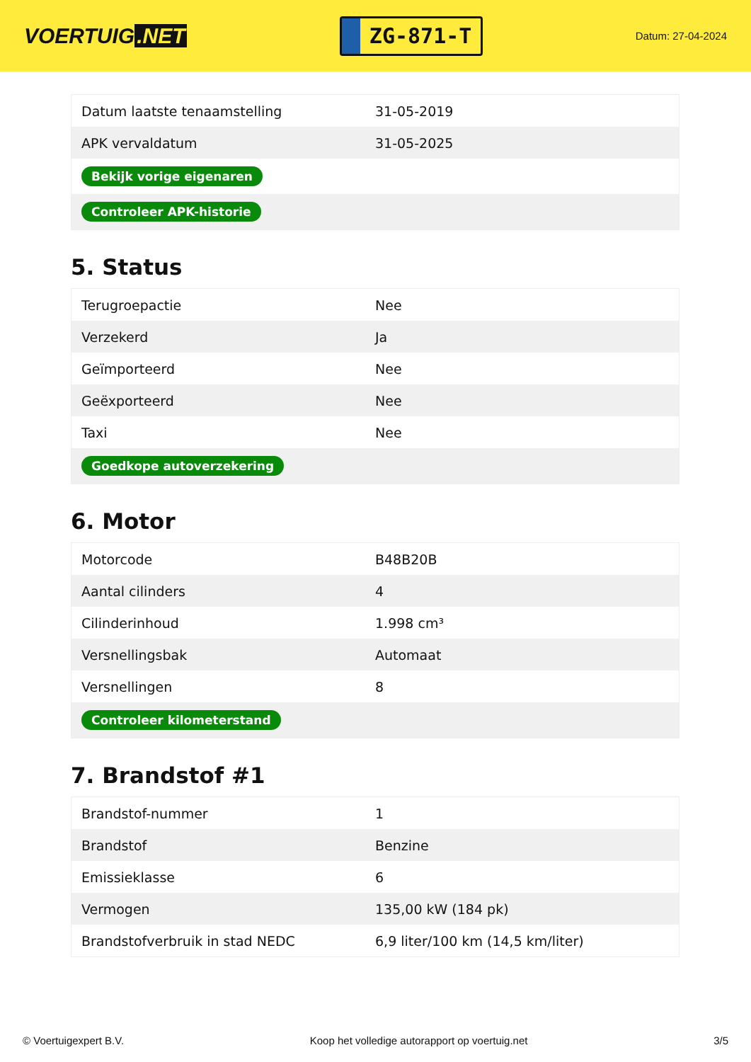VOERTUIG.NET
ZG-871-T
Datum: 27-04-2024
| Datum laatste tenaamstelling | 31-05-2019 |
| APK vervaldatum | 31-05-2025 |
| Bekijk vorige eigenaren | |
| Controleer APK-historie | |
5. Status
| Terugroepactie | Nee |
| Verzekerd | Ja |
| Geïmporteerd | Nee |
| Geëxporteerd | Nee |
| Taxi | Nee |
| Goedkope autoverzekering | |
6. Motor
| Motorcode | B48B20B |
| Aantal cilinders | 4 |
| Cilinderinhoud | 1.998 cm³ |
| Versnellingsbak | Automaat |
| Versnellingen | 8 |
| Controleer kilometerstand | |
7. Brandstof #1
| Brandstof-nummer | 1 |
| Brandstof | Benzine |
| Emissieklasse | 6 |
| Vermogen | 135,00 kW (184 pk) |
| Brandstofverbruik in stad NEDC | 6,9 liter/100 km (14,5 km/liter) |
© Voertuigexpert B.V. Koop het volledige autorapport op voertuig.net 3/5